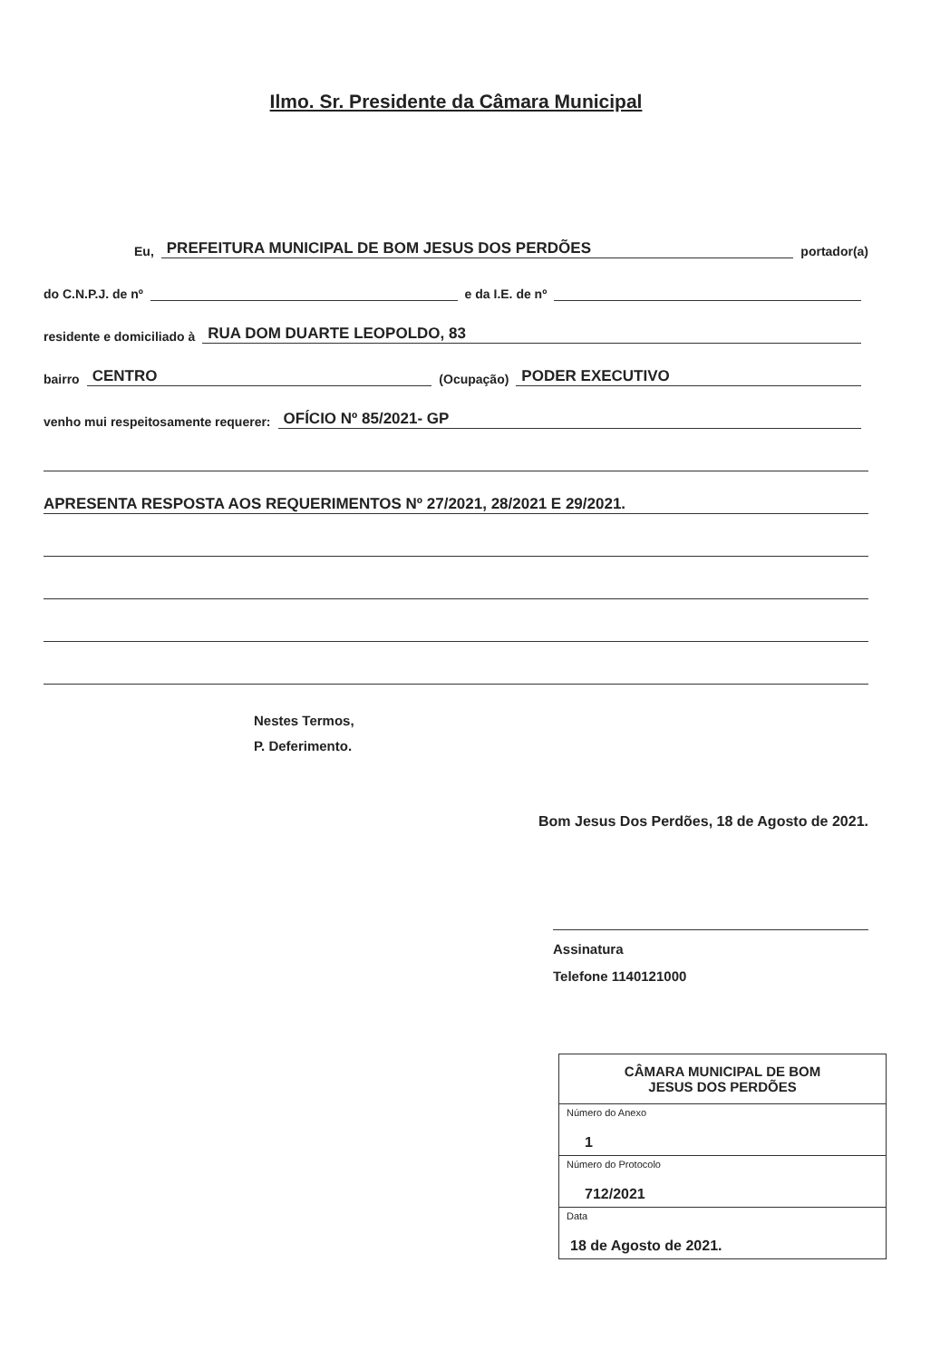Ilmo. Sr. Presidente da Câmara Municipal
Eu, PREFEITURA MUNICIPAL DE BOM JESUS DOS PERDÕES portador(a)
do C.N.P.J. de nº e da I.E. de nº
residente e domiciliado à RUA DOM DUARTE LEOPOLDO, 83
bairro CENTRO (Ocupação) PODER EXECUTIVO
venho mui respeitosamente requerer: OFÍCIO Nº 85/2021- GP
APRESENTA RESPOSTA AOS REQUERIMENTOS Nº 27/2021, 28/2021 E 29/2021.
Nestes Termos,
P. Deferimento.
Bom Jesus Dos Perdões, 18 de Agosto de 2021.
Assinatura
Telefone 1140121000
| CÂMARA MUNICIPAL DE BOM JESUS DOS PERDÕES |
| Número do Anexo 1 |
| Número do Protocolo 712/2021 |
| Data 18 de Agosto de 2021. |